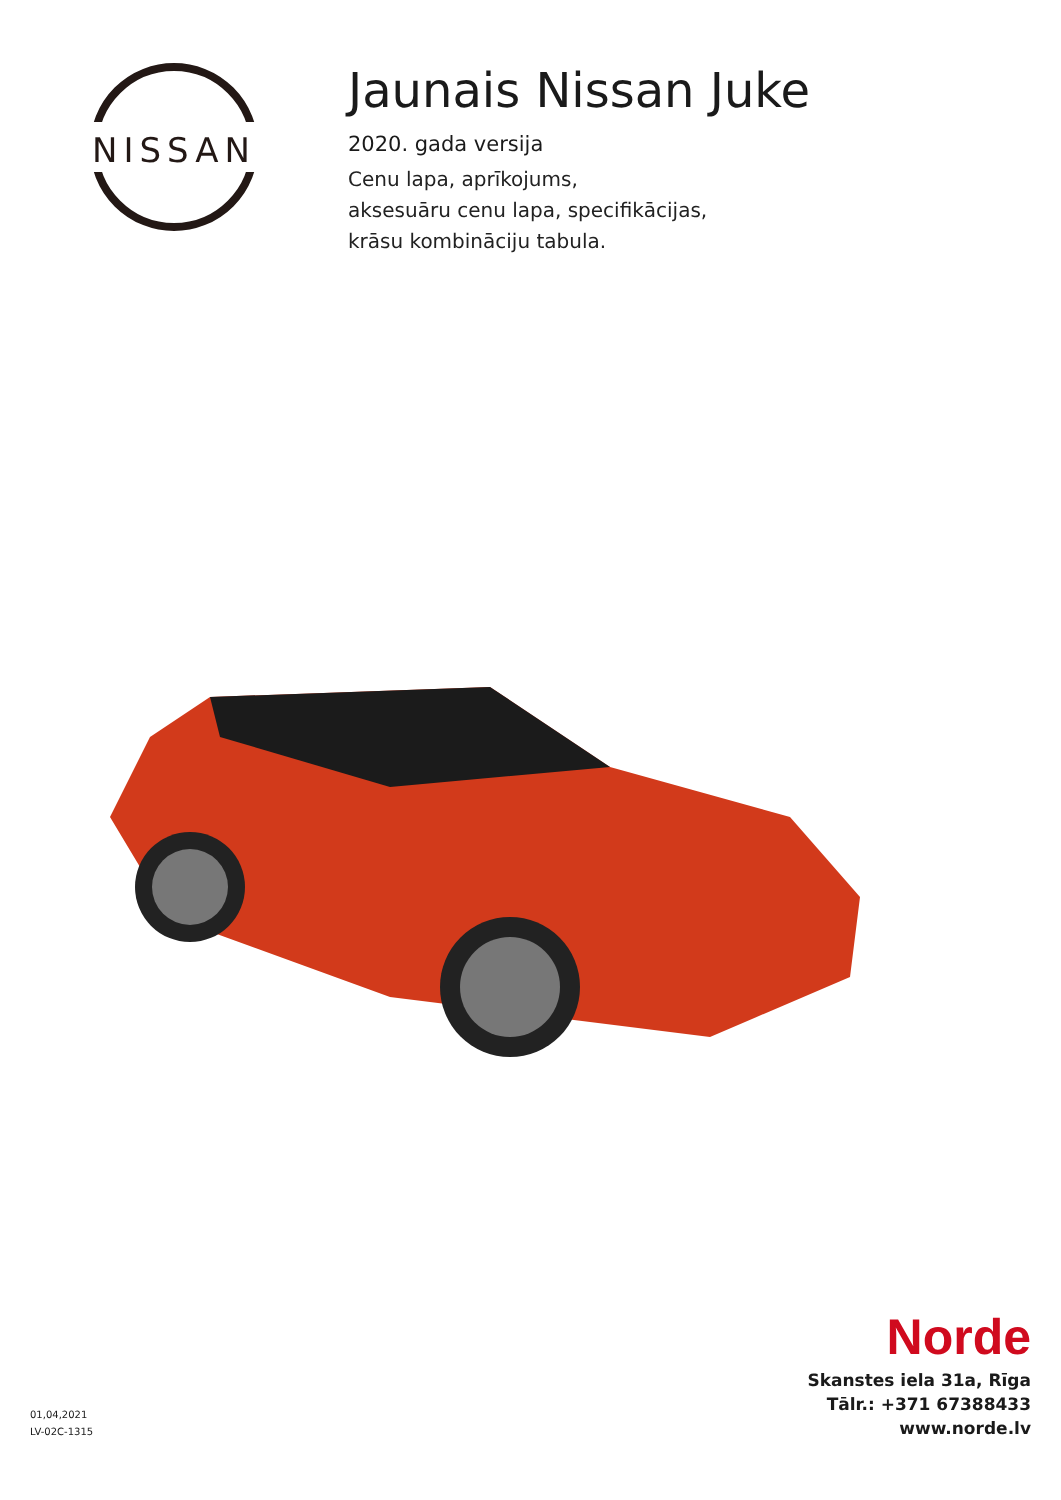NISSAN
Jaunais Nissan Juke
2020. gada versija
Cenu lapa, aprīkojums,
aksesuāru cenu lapa, specifikācijas,
krāsu kombināciju tabula.
01,04,2021
LV-02C-1315
Norde
Skanstes iela 31a, Rīga
Tālr.: +371 67388433
www.norde.lv